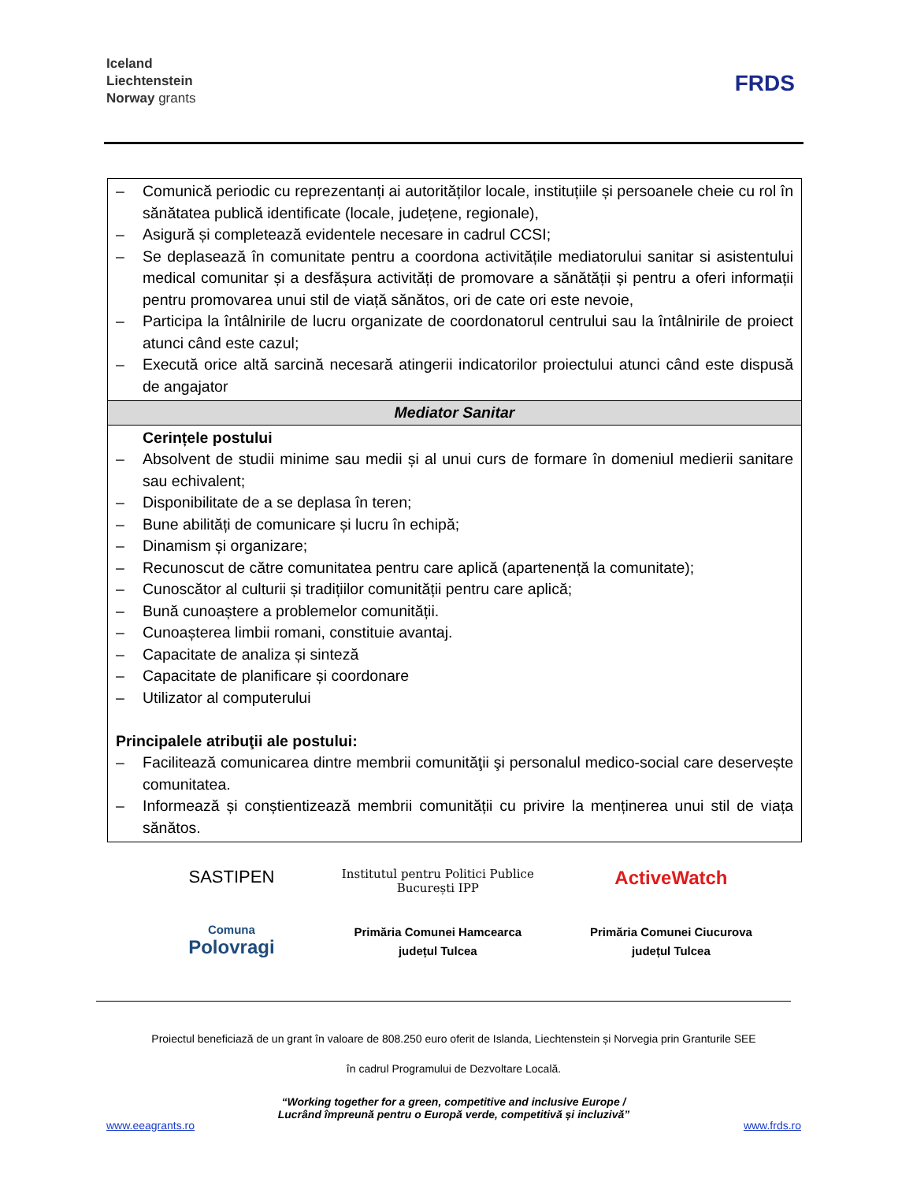Iceland
Liechtenstein
Norway grants
FRDS
| – Comunică periodic cu reprezentanți ai autorităților locale, instituțiile și persoanele cheie cu rol în sănătatea publică identificate (locale, județene, regionale), – Asigură și completează evidentele necesare in cadrul CCSI; – Se deplasează în comunitate pentru a coordona activitățile mediatorului sanitar si asistentului medical comunitar și a desfășura activități de promovare a sănătății și pentru a oferi informații pentru promovarea unui stil de viață sănătos, ori de cate ori este nevoie, – Participa la întâlnirile de lucru organizate de coordonatorul centrului sau la întâlnirile de proiect atunci când este cazul; – Execută orice altă sarcină necesară atingerii indicatorilor proiectului atunci când este dispusă de angajator |
| Mediator Sanitar |
| Cerințele postului – Absolvent de studii minime sau medii și al unui curs de formare în domeniul medierii sanitare sau echivalent; – Disponibilitate de a se deplasa în teren; – Bune abilități de comunicare și lucru în echipă; – Dinamism și organizare; – Recunoscut de către comunitatea pentru care aplică (apartenență la comunitate); – Cunoscător al culturii și tradițiilor comunității pentru care aplică; – Bună cunoaștere a problemelor comunității. – Cunoașterea limbii romani, constituie avantaj. – Capacitate de analiza și sinteză – Capacitate de planificare și coordonare – Utilizator al computerului Principalele atribuţii ale postului: – Facilitează comunicarea dintre membrii comunităţii şi personalul medico-social care deservește comunitatea. – Informează și conștientizează membrii comunității cu privire la menținerea unui stil de viața sănătos. |
SASTIPEN
Institutul pentru Politici Publice București IPP
ActiveWatch
Comuna
Polovragi
Primăria Comunei Hamcearca
județul Tulcea
Primăria Comunei Ciucurova
județul Tulcea
Proiectul beneficiază de un grant în valoare de 808.250 euro oferit de Islanda, Liechtenstein și Norvegia prin Granturile SEE
în cadrul Programului de Dezvoltare Locală.
“Working together for a green, competitive and inclusive Europe /
Lucrând împreună pentru o Europă verde, competitivă și incluzivă”
www.eeagrants.ro www.frds.ro